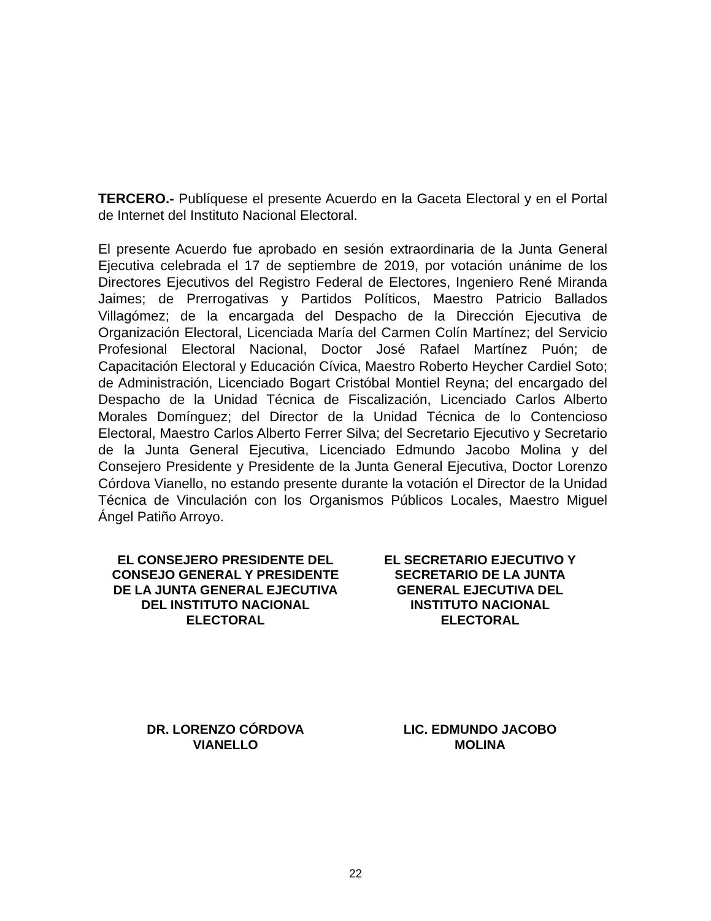TERCERO.- Publíquese el presente Acuerdo en la Gaceta Electoral y en el Portal de Internet del Instituto Nacional Electoral.
El presente Acuerdo fue aprobado en sesión extraordinaria de la Junta General Ejecutiva celebrada el 17 de septiembre de 2019, por votación unánime de los Directores Ejecutivos del Registro Federal de Electores, Ingeniero René Miranda Jaimes; de Prerrogativas y Partidos Políticos, Maestro Patricio Ballados Villagómez; de la encargada del Despacho de la Dirección Ejecutiva de Organización Electoral, Licenciada María del Carmen Colín Martínez; del Servicio Profesional Electoral Nacional, Doctor José Rafael Martínez Puón; de Capacitación Electoral y Educación Cívica, Maestro Roberto Heycher Cardiel Soto; de Administración, Licenciado Bogart Cristóbal Montiel Reyna; del encargado del Despacho de la Unidad Técnica de Fiscalización, Licenciado Carlos Alberto Morales Domínguez; del Director de la Unidad Técnica de lo Contencioso Electoral, Maestro Carlos Alberto Ferrer Silva; del Secretario Ejecutivo y Secretario de la Junta General Ejecutiva, Licenciado Edmundo Jacobo Molina y del Consejero Presidente y Presidente de la Junta General Ejecutiva, Doctor Lorenzo Córdova Vianello, no estando presente durante la votación el Director de la Unidad Técnica de Vinculación con los Organismos Públicos Locales, Maestro Miguel Ángel Patiño Arroyo.
EL CONSEJERO PRESIDENTE DEL
CONSEJO GENERAL Y PRESIDENTE
DE LA JUNTA GENERAL EJECUTIVA
DEL INSTITUTO NACIONAL
ELECTORAL
EL SECRETARIO EJECUTIVO Y
SECRETARIO DE LA JUNTA
GENERAL EJECUTIVA DEL
INSTITUTO NACIONAL
ELECTORAL
DR. LORENZO CÓRDOVA
VIANELLO
LIC. EDMUNDO JACOBO
MOLINA
22